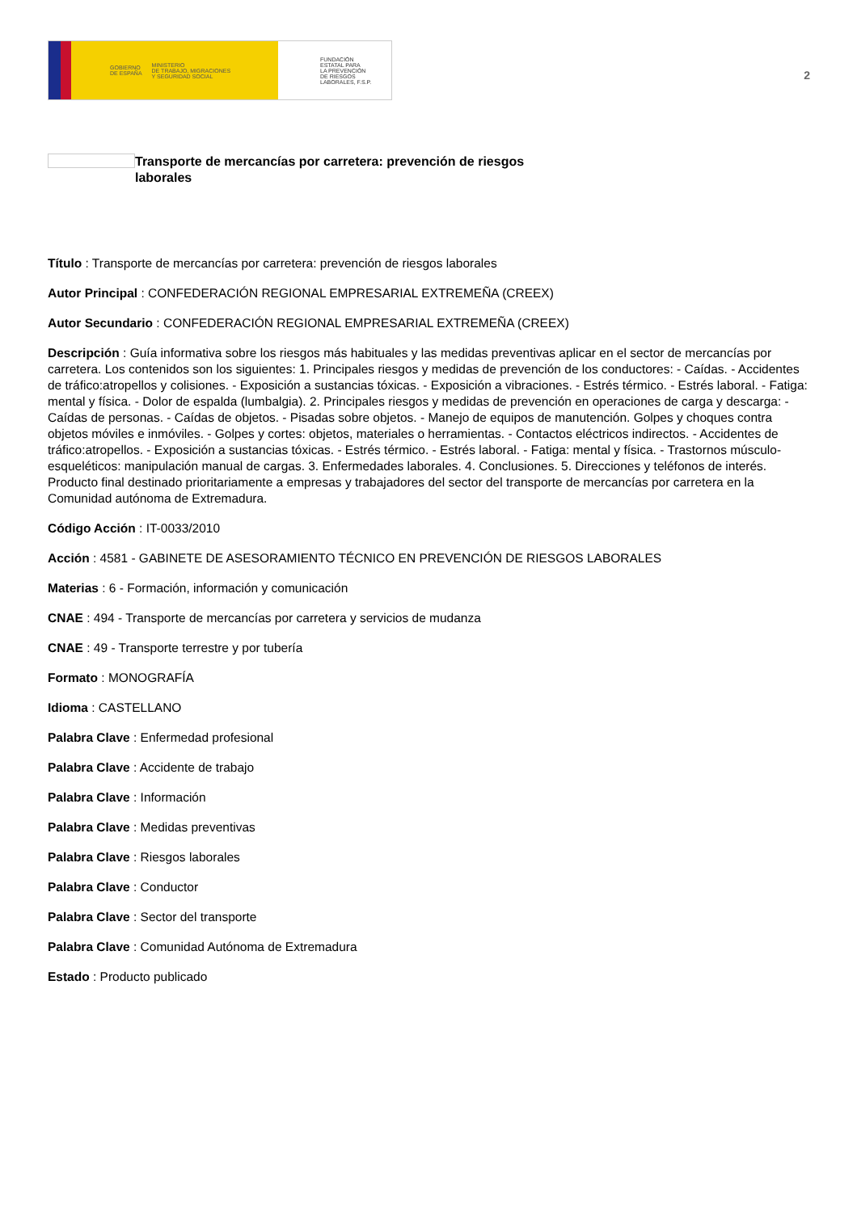GOBIERNO
DE ESPAÑA MINISTERIO
DE TRABAJO, MIGRACIONES
Y SEGURIDAD SOCIAL
FUNDACIÓN
ESTATAL PARA
LA PREVENCIÓN
DE RIESGOS
LABORALES, F.S.P.
2
Transporte de mercancías por carretera: prevención de riesgos laborales
Título : Transporte de mercancías por carretera: prevención de riesgos laborales
Autor Principal : CONFEDERACIÓN REGIONAL EMPRESARIAL EXTREMEÑA (CREEX)
Autor Secundario : CONFEDERACIÓN REGIONAL EMPRESARIAL EXTREMEÑA (CREEX)
Descripción : Guía informativa sobre los riesgos más habituales y las medidas preventivas aplicar en el sector de mercancías por carretera. Los contenidos son los siguientes: 1. Principales riesgos y medidas de prevención de los conductores: - Caídas. - Accidentes de tráfico:atropellos y colisiones. - Exposición a sustancias tóxicas. - Exposición a vibraciones. - Estrés térmico. - Estrés laboral. - Fatiga: mental y física. - Dolor de espalda (lumbalgia). 2. Principales riesgos y medidas de prevención en operaciones de carga y descarga: - Caídas de personas. - Caídas de objetos. - Pisadas sobre objetos. - Manejo de equipos de manutención. Golpes y choques contra objetos móviles e inmóviles. - Golpes y cortes: objetos, materiales o herramientas. - Contactos eléctricos indirectos. - Accidentes de tráfico:atropellos. - Exposición a sustancias tóxicas. - Estrés térmico. - Estrés laboral. - Fatiga: mental y física. - Trastornos músculo-esqueléticos: manipulación manual de cargas. 3. Enfermedades laborales. 4. Conclusiones. 5. Direcciones y teléfonos de interés. Producto final destinado prioritariamente a empresas y trabajadores del sector del transporte de mercancías por carretera en la Comunidad autónoma de Extremadura.
Código Acción : IT-0033/2010
Acción : 4581 - GABINETE DE ASESORAMIENTO TÉCNICO EN PREVENCIÓN DE RIESGOS LABORALES
Materias : 6 - Formación, información y comunicación
CNAE : 494 - Transporte de mercancías por carretera y servicios de mudanza
CNAE : 49 - Transporte terrestre y por tubería
Formato : MONOGRAFÍA
Idioma : CASTELLANO
Palabra Clave : Enfermedad profesional
Palabra Clave : Accidente de trabajo
Palabra Clave : Información
Palabra Clave : Medidas preventivas
Palabra Clave : Riesgos laborales
Palabra Clave : Conductor
Palabra Clave : Sector del transporte
Palabra Clave : Comunidad Autónoma de Extremadura
Estado : Producto publicado